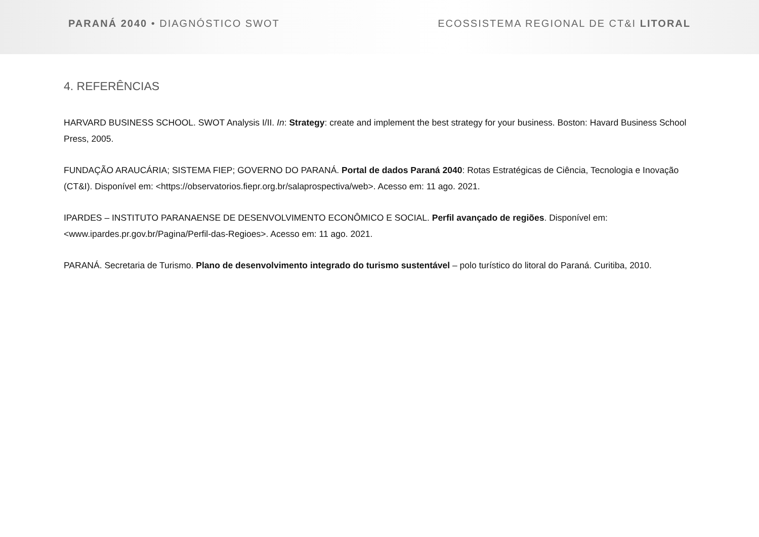PARANÁ 2040 • DIAGNÓSTICO SWOT
ECOSSISTEMA REGIONAL DE CT&I LITORAL
4. REFERÊNCIAS
HARVARD BUSINESS SCHOOL. SWOT Analysis I/II. In: Strategy: create and implement the best strategy for your business. Boston: Havard Business School Press, 2005.
FUNDAÇÃO ARAUCÁRIA; SISTEMA FIEP; GOVERNO DO PARANÁ. Portal de dados Paraná 2040: Rotas Estratégicas de Ciência, Tecnologia e Inovação (CT&I). Disponível em: <https://observatorios.fiepr.org.br/salaprospectiva/web>. Acesso em: 11 ago. 2021.
IPARDES – INSTITUTO PARANAENSE DE DESENVOLVIMENTO ECONÔMICO E SOCIAL. Perfil avançado de regiões. Disponível em: <www.ipardes.pr.gov.br/Pagina/Perfil-das-Regioes>. Acesso em: 11 ago. 2021.
PARANÁ. Secretaria de Turismo. Plano de desenvolvimento integrado do turismo sustentável – polo turístico do litoral do Paraná. Curitiba, 2010.